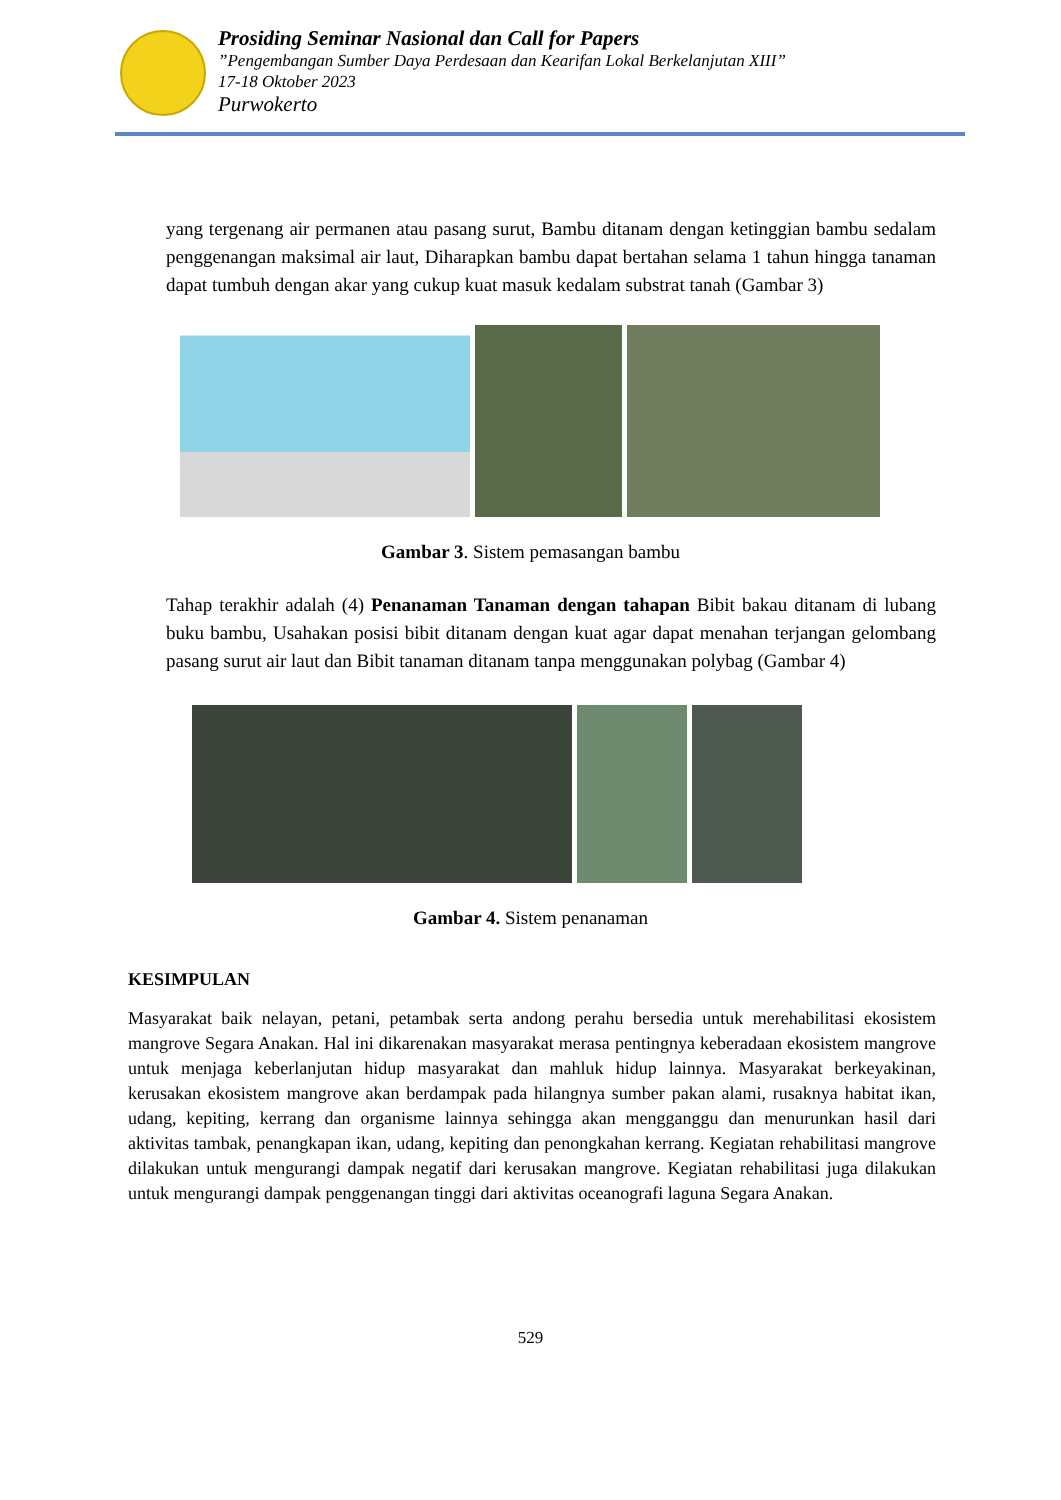Prosiding Seminar Nasional dan Call for Papers
”Pengembangan Sumber Daya Perdesaan dan Kearifan Lokal Berkelanjutan XIII”
17-18 Oktober 2023
Purwokerto
yang tergenang air permanen atau pasang surut, Bambu ditanam dengan ketinggian bambu sedalam penggenangan maksimal air laut, Diharapkan bambu dapat bertahan selama 1 tahun hingga tanaman dapat tumbuh dengan akar yang cukup kuat masuk kedalam substrat tanah (Gambar 3)
Gambar 3. Sistem pemasangan bambu
Tahap terakhir adalah (4) Penanaman Tanaman dengan tahapan Bibit bakau ditanam di lubang buku bambu, Usahakan posisi bibit ditanam dengan kuat agar dapat menahan terjangan gelombang pasang surut air laut dan Bibit tanaman ditanam tanpa menggunakan polybag (Gambar 4)
Gambar 4. Sistem penanaman
KESIMPULAN
Masyarakat baik nelayan, petani, petambak serta andong perahu bersedia untuk merehabilitasi ekosistem mangrove Segara Anakan. Hal ini dikarenakan masyarakat merasa pentingnya keberadaan ekosistem mangrove untuk menjaga keberlanjutan hidup masyarakat dan mahluk hidup lainnya. Masyarakat berkeyakinan, kerusakan ekosistem mangrove akan berdampak pada hilangnya sumber pakan alami, rusaknya habitat ikan, udang, kepiting, kerrang dan organisme lainnya sehingga akan mengganggu dan menurunkan hasil dari aktivitas tambak, penangkapan ikan, udang, kepiting dan penongkahan kerrang. Kegiatan rehabilitasi mangrove dilakukan untuk mengurangi dampak negatif dari kerusakan mangrove. Kegiatan rehabilitasi juga dilakukan untuk mengurangi dampak penggenangan tinggi dari aktivitas oceanografi laguna Segara Anakan.
529